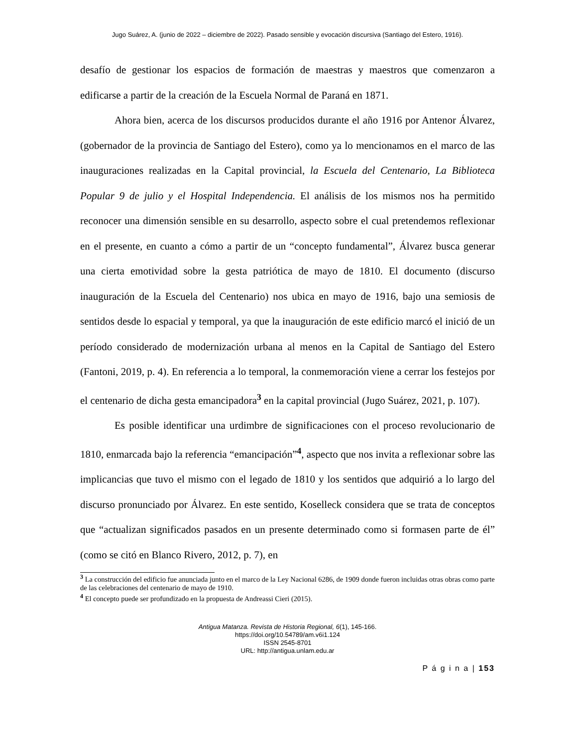Jugo Suárez, A. (junio de 2022 – diciembre de 2022). Pasado sensible y evocación discursiva (Santiago del Estero, 1916).
desafío de gestionar los espacios de formación de maestras y maestros que comenzaron a edificarse a partir de la creación de la Escuela Normal de Paraná en 1871.
Ahora bien, acerca de los discursos producidos durante el año 1916 por Antenor Álvarez, (gobernador de la provincia de Santiago del Estero), como ya lo mencionamos en el marco de las inauguraciones realizadas en la Capital provincial, la Escuela del Centenario, La Biblioteca Popular 9 de julio y el Hospital Independencia. El análisis de los mismos nos ha permitido reconocer una dimensión sensible en su desarrollo, aspecto sobre el cual pretendemos reflexionar en el presente, en cuanto a cómo a partir de un “concepto fundamental”, Álvarez busca generar una cierta emotividad sobre la gesta patriótica de mayo de 1810. El documento (discurso inauguración de la Escuela del Centenario) nos ubica en mayo de 1916, bajo una semiosis de sentidos desde lo espacial y temporal, ya que la inauguración de este edificio marcó el inició de un período considerado de modernización urbana al menos en la Capital de Santiago del Estero (Fantoni, 2019, p. 4). En referencia a lo temporal, la conmemoración viene a cerrar los festejos por el centenario de dicha gesta emancipadora<sup>3</sup> en la capital provincial (Jugo Suárez, 2021, p. 107).
Es posible identificar una urdimbre de significaciones con el proceso revolucionario de 1810, enmarcada bajo la referencia “emancipación”<sup>4</sup>, aspecto que nos invita a reflexionar sobre las implicancias que tuvo el mismo con el legado de 1810 y los sentidos que adquirió a lo largo del discurso pronunciado por Álvarez. En este sentido, Koselleck considera que se trata de conceptos que “actualizan significados pasados en un presente determinado como si formasen parte de él” (como se citó en Blanco Rivero, 2012, p. 7), en
<sup>3</sup> La construcción del edificio fue anunciada junto en el marco de la Ley Nacional 6286, de 1909 donde fueron incluidas otras obras como parte de las celebraciones del centenario de mayo de 1910.
<sup>4</sup> El concepto puede ser profundizado en la propuesta de Andreassi Cieri (2015).
Antigua Matanza. Revista de Historia Regional, 6(1), 145-166.
https://doi.org/10.54789/am.v6i1.124
ISSN 2545-8701
URL: http://antigua.unlam.edu.ar
P á g i n a | 153